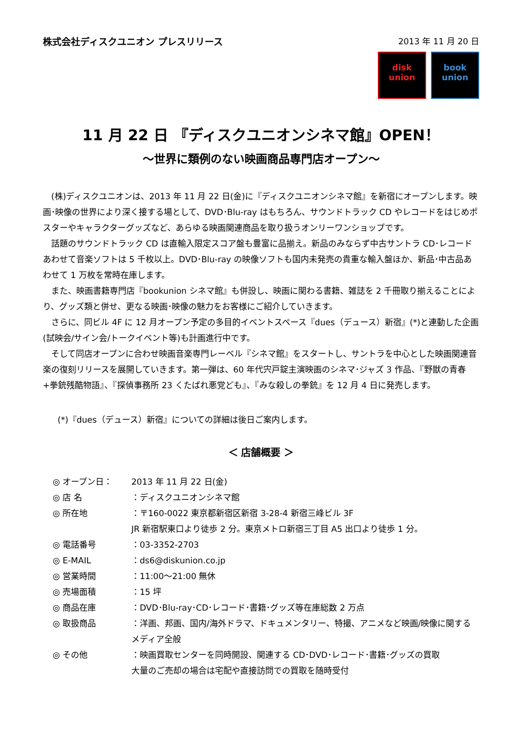株式会社ディスクユニオン プレスリリース
2013 年 11 月 20 日
disk
union
book
union
11 月 22 日 『ディスクユニオンシネマ館』OPEN！
～世界に類例のない映画商品専門店オープン～
(株)ディスクユニオンは、2013 年 11 月 22 日(金)に『ディスクユニオンシネマ館』を新宿にオープンします。映画･映像の世界により深く接する場として、DVD･Blu-ray はもちろん、サウンドトラック CD やレコードをはじめポスターやキャラクターグッズなど、あらゆる映画関連商品を取り扱うオンリーワンショップです。
話題のサウンドトラック CD は直輸入限定スコア盤も豊富に品揃え。新品のみならず中古サントラ CD･レコードあわせて音楽ソフトは 5 千枚以上。DVD･Blu-ray の映像ソフトも国内未発売の貴重な輸入盤ほか、新品･中古品あわせて 1 万枚を常時在庫します。
また、映画書籍専門店『bookunion シネマ館』も併設し、映画に関わる書籍、雑誌を 2 千冊取り揃えることにより、グッズ類と併せ、更なる映画･映像の魅力をお客様にご紹介していきます。
さらに、同ビル 4F に 12 月オープン予定の多目的イベントスペース『dues（デュース）新宿』(*)と連動した企画 (試映会/サイン会/トークイベント等)も計画進行中です。
そして同店オープンに合わせ映画音楽専門レーベル『シネマ館』をスタートし、サントラを中心とした映画関連音楽の復刻リリースを展開していきます。第一弾は、60 年代宍戸錠主演映画のシネマ･ジャズ 3 作品、『野獣の青春+拳銃残酷物語』、『探偵事務所 23 くたばれ悪党ども』、『みな殺しの拳銃』を 12 月 4 日に発売します。
(*)『dues（デュース）新宿』についての詳細は後日ご案内します。
＜ 店舗概要 ＞
◎ オープン日： 2013 年 11 月 22 日(金)
◎ 店 名 ：ディスクユニオンシネマ館
◎ 所在地 ：〒160-0022 東京都新宿区新宿 3-28-4 新宿三峰ビル 3F
JR 新宿駅東口より徒歩 2 分。東京メトロ新宿三丁目 A5 出口より徒歩 1 分。
◎ 電話番号 ：03-3352-2703
◎ E-MAIL ：ds6@diskunion.co.jp
◎ 営業時間 ：11:00～21:00 無休
◎ 売場面積 ：15 坪
◎ 商品在庫 ：DVD･Blu-ray･CD･レコード･書籍･グッズ等在庫総数 2 万点
◎ 取扱商品 ：洋画、邦画、国内/海外ドラマ、ドキュメンタリー、特撮、アニメなど映画/映像に関するメディア全般
◎ その他 ：映画買取センターを同時開設、関連する CD･DVD･レコード･書籍･グッズの買取
大量のご売却の場合は宅配や直接訪問での買取を随時受付